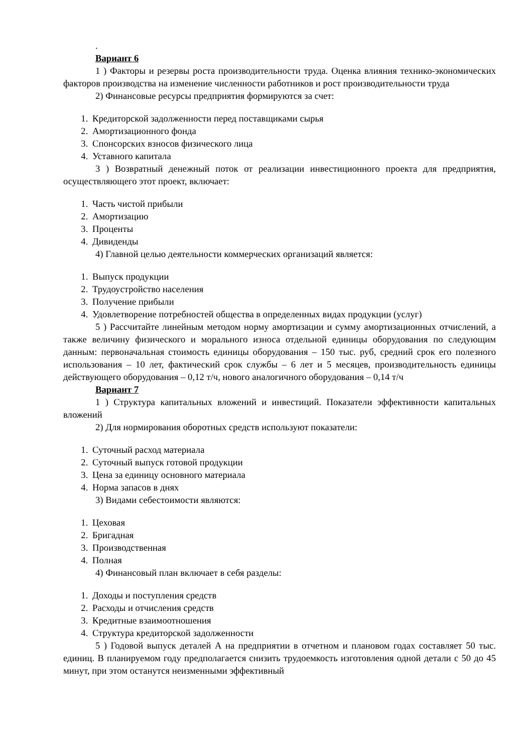.
Вариант 6
1 ) Факторы и резервы роста производительности труда. Оценка влияния технико-экономических факторов производства на изменение численности работников и рост производительности труда
2) Финансовые ресурсы предприятия формируются за счет:
1. Кредиторской задолженности перед поставщиками сырья
2. Амортизационного фонда
3. Спонсорских взносов физического лица
4. Уставного капитала
3 ) Возвратный денежный поток от реализации инвестиционного проекта для предприятия, осуществляющего этот проект, включает:
1. Часть чистой прибыли
2. Амортизацию
3. Проценты
4. Дивиденды
4) Главной целью деятельности коммерческих организаций является:
1. Выпуск продукции
2. Трудоустройство населения
3. Получение прибыли
4. Удовлетворение потребностей общества в определенных видах продукции (услуг)
5 ) Рассчитайте линейным методом норму амортизации и сумму амортизационных отчислений, а также величину физического и морального износа отдельной единицы оборудования по следующим данным: первоначальная стоимость единицы оборудования – 150 тыс. руб, средний срок его полезного использования – 10 лет, фактический срок службы – 6 лет и 5 месяцев, производительность единицы действующего оборудования – 0,12 т/ч, нового аналогичного оборудования – 0,14 т/ч
Вариант 7
1 ) Структура капитальных вложений и инвестиций. Показатели эффективности капитальных вложений
2) Для нормирования оборотных средств используют показатели:
1. Суточный расход материала
2. Суточный выпуск готовой продукции
3. Цена за единицу основного материала
4. Норма запасов в днях
3) Видами себестоимости являются:
1. Цеховая
2. Бригадная
3. Производственная
4. Полная
4) Финансовый план включает в себя разделы:
1. Доходы и поступления средств
2. Расходы и отчисления средств
3. Кредитные взаимоотношения
4. Структура кредиторской задолженности
5 ) Годовой выпуск деталей А на предприятии в отчетном и плановом годах составляет 50 тыс. единиц. В планируемом году предполагается снизить трудоемкость изготовления одной детали с 50 до 45 минут, при этом останутся неизменными эффективный